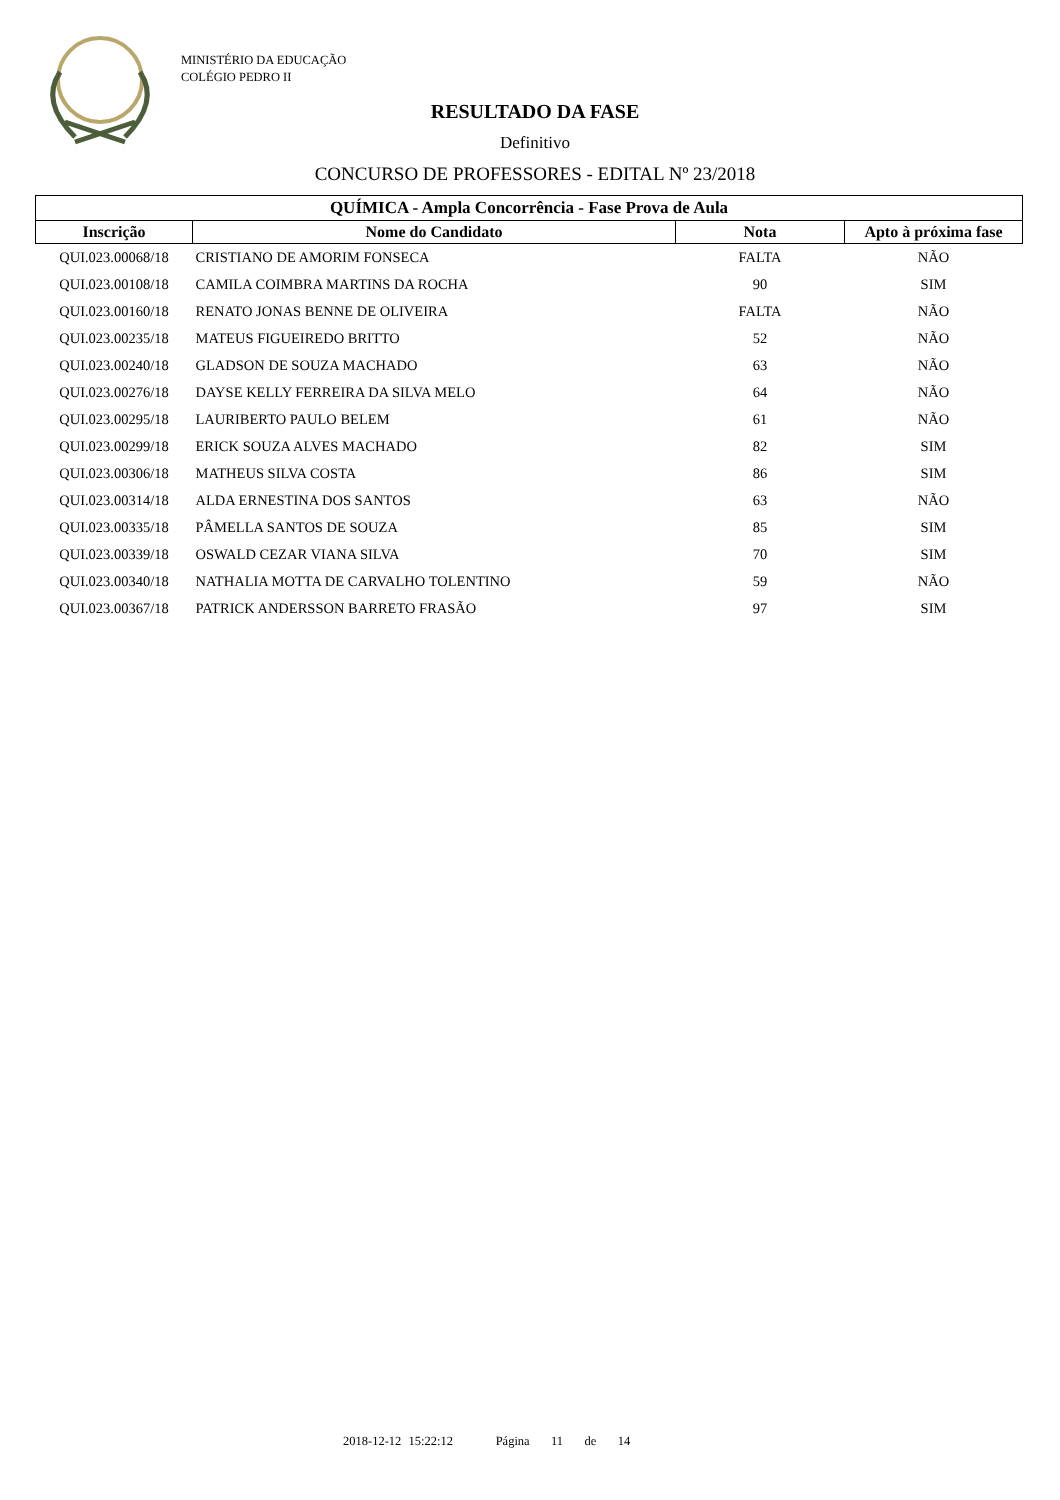MINISTÉRIO DA EDUCAÇÃO
COLÉGIO PEDRO II
RESULTADO DA FASE
Definitivo
CONCURSO DE PROFESSORES - EDITAL Nº 23/2018
| QUÍMICA - Ampla Concorrência - Fase Prova de Aula | | | |
| --- | --- | --- | --- |
| Inscrição | Nome do Candidato | Nota | Apto à próxima fase |
| QUI.023.00068/18 | CRISTIANO DE AMORIM FONSECA | FALTA | NÃO |
| QUI.023.00108/18 | CAMILA COIMBRA MARTINS DA ROCHA | 90 | SIM |
| QUI.023.00160/18 | RENATO JONAS BENNE DE OLIVEIRA | FALTA | NÃO |
| QUI.023.00235/18 | MATEUS FIGUEIREDO BRITTO | 52 | NÃO |
| QUI.023.00240/18 | GLADSON DE SOUZA MACHADO | 63 | NÃO |
| QUI.023.00276/18 | DAYSE KELLY FERREIRA DA SILVA MELO | 64 | NÃO |
| QUI.023.00295/18 | LAURIBERTO PAULO BELEM | 61 | NÃO |
| QUI.023.00299/18 | ERICK SOUZA ALVES MACHADO | 82 | SIM |
| QUI.023.00306/18 | MATHEUS SILVA COSTA | 86 | SIM |
| QUI.023.00314/18 | ALDA ERNESTINA DOS SANTOS | 63 | NÃO |
| QUI.023.00335/18 | PÂMELLA SANTOS DE SOUZA | 85 | SIM |
| QUI.023.00339/18 | OSWALD CEZAR VIANA SILVA | 70 | SIM |
| QUI.023.00340/18 | NATHALIA MOTTA DE CARVALHO TOLENTINO | 59 | NÃO |
| QUI.023.00367/18 | PATRICK ANDERSSON BARRETO FRASÃO | 97 | SIM |
2018-12-12 15:22:12 Página 11 de 14